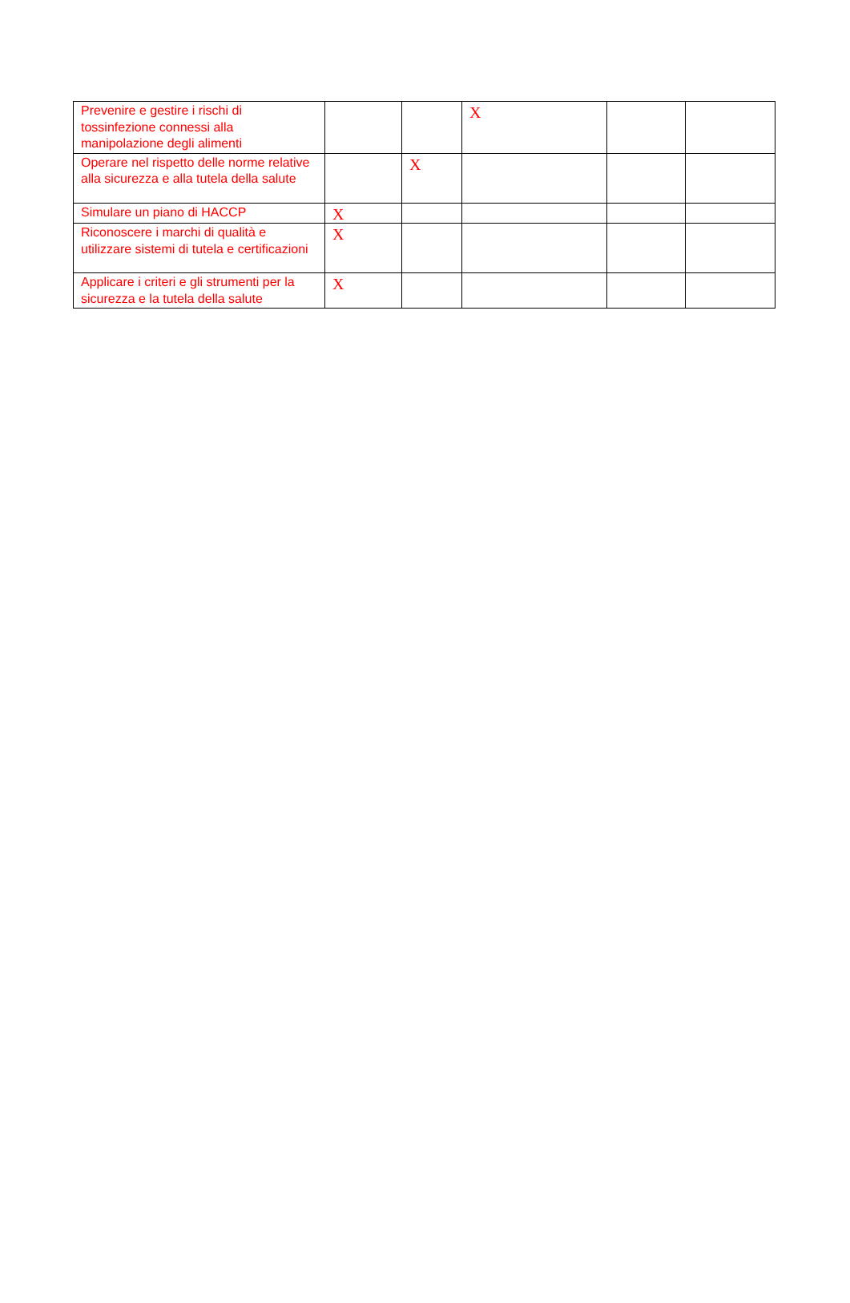| Prevenire e gestire i rischi di tossinfezione connessi alla manipolazione degli alimenti | | | X | | |
| Operare nel rispetto delle norme relative alla sicurezza e alla tutela della salute | | X | | | |
| Simulare un piano di HACCP | X | | | | |
| Riconoscere i marchi di qualità e utilizzare sistemi di tutela e certificazioni | X | | | | |
| Applicare i criteri e gli strumenti per la sicurezza e la tutela della salute | X | | | | |